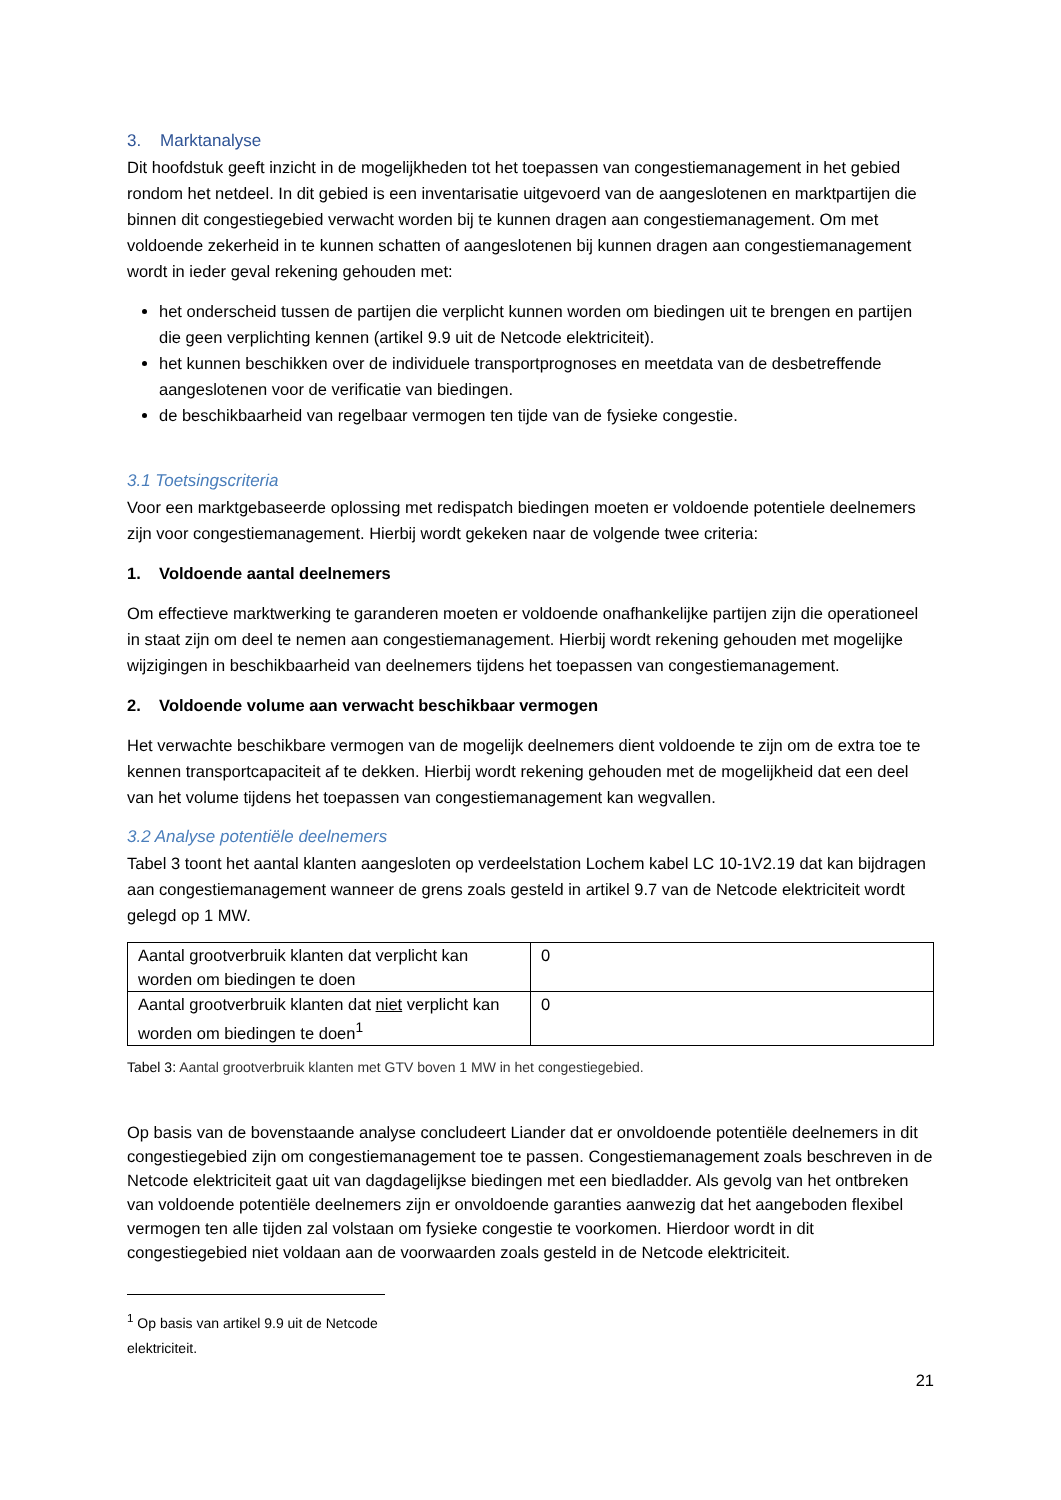3. Marktanalyse
Dit hoofdstuk geeft inzicht in de mogelijkheden tot het toepassen van congestiemanagement in het gebied rondom het netdeel. In dit gebied is een inventarisatie uitgevoerd van de aangeslotenen en marktpartijen die binnen dit congestiegebied verwacht worden bij te kunnen dragen aan congestiemanagement. Om met voldoende zekerheid in te kunnen schatten of aangeslotenen bij kunnen dragen aan congestiemanagement wordt in ieder geval rekening gehouden met:
het onderscheid tussen de partijen die verplicht kunnen worden om biedingen uit te brengen en partijen die geen verplichting kennen (artikel 9.9 uit de Netcode elektriciteit).
het kunnen beschikken over de individuele transportprognoses en meetdata van de desbetreffende aangeslotenen voor de verificatie van biedingen.
de beschikbaarheid van regelbaar vermogen ten tijde van de fysieke congestie.
3.1 Toetsingscriteria
Voor een marktgebaseerde oplossing met redispatch biedingen moeten er voldoende potentiele deelnemers zijn voor congestiemanagement. Hierbij wordt gekeken naar de volgende twee criteria:
1. Voldoende aantal deelnemers
Om effectieve marktwerking te garanderen moeten er voldoende onafhankelijke partijen zijn die operationeel in staat zijn om deel te nemen aan congestiemanagement. Hierbij wordt rekening gehouden met mogelijke wijzigingen in beschikbaarheid van deelnemers tijdens het toepassen van congestiemanagement.
2. Voldoende volume aan verwacht beschikbaar vermogen
Het verwachte beschikbare vermogen van de mogelijk deelnemers dient voldoende te zijn om de extra toe te kennen transportcapaciteit af te dekken. Hierbij wordt rekening gehouden met de mogelijkheid dat een deel van het volume tijdens het toepassen van congestiemanagement kan wegvallen.
3.2 Analyse potentiële deelnemers
Tabel 3 toont het aantal klanten aangesloten op verdeelstation Lochem kabel LC 10-1V2.19 dat kan bijdragen aan congestiemanagement wanneer de grens zoals gesteld in artikel 9.7 van de Netcode elektriciteit wordt gelegd op 1 MW.
| Aantal grootverbruik klanten dat verplicht kan worden om biedingen te doen | 0 |
| Aantal grootverbruik klanten dat niet verplicht kan worden om biedingen te doen<sup>1</sup> | 0 |
Tabel 3: Aantal grootverbruik klanten met GTV boven 1 MW in het congestiegebied.
Op basis van de bovenstaande analyse concludeert Liander dat er onvoldoende potentiële deelnemers in dit congestiegebied zijn om congestiemanagement toe te passen. Congestiemanagement zoals beschreven in de Netcode elektriciteit gaat uit van dagdagelijkse biedingen met een biedladder. Als gevolg van het ontbreken van voldoende potentiële deelnemers zijn er onvoldoende garanties aanwezig dat het aangeboden flexibel vermogen ten alle tijden zal volstaan om fysieke congestie te voorkomen. Hierdoor wordt in dit congestiegebied niet voldaan aan de voorwaarden zoals gesteld in de Netcode elektriciteit.
<sup>1</sup> Op basis van artikel 9.9 uit de Netcode elektriciteit.
21